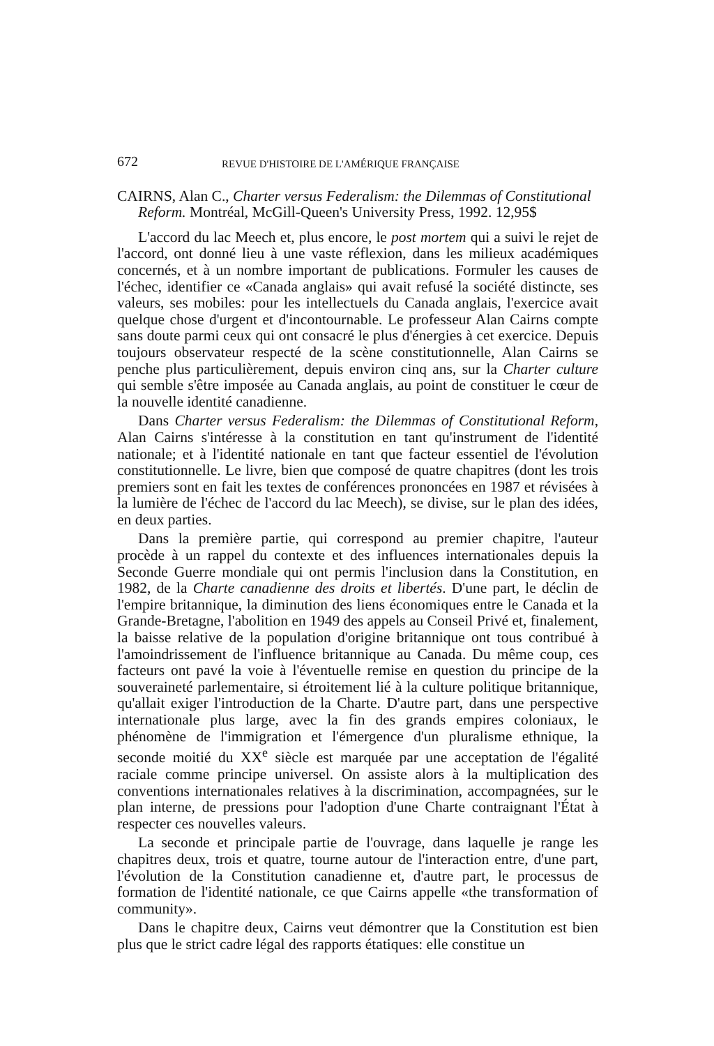672 REVUE D'HISTOIRE DE L'AMÉRIQUE FRANÇAISE
CAIRNS, Alan C., Charter versus Federalism: the Dilemmas of Constitutional Reform. Montréal, McGill-Queen's University Press, 1992. 12,95$
L'accord du lac Meech et, plus encore, le post mortem qui a suivi le rejet de l'accord, ont donné lieu à une vaste réflexion, dans les milieux académiques concernés, et à un nombre important de publications. Formuler les causes de l'échec, identifier ce «Canada anglais» qui avait refusé la société distincte, ses valeurs, ses mobiles: pour les intellectuels du Canada anglais, l'exercice avait quelque chose d'urgent et d'incontournable. Le professeur Alan Cairns compte sans doute parmi ceux qui ont consacré le plus d'énergies à cet exercice. Depuis toujours observateur respecté de la scène constitutionnelle, Alan Cairns se penche plus particulièrement, depuis environ cinq ans, sur la Charter culture qui semble s'être imposée au Canada anglais, au point de constituer le cœur de la nouvelle identité canadienne.
Dans Charter versus Federalism: the Dilemmas of Constitutional Reform, Alan Cairns s'intéresse à la constitution en tant qu'instrument de l'identité nationale; et à l'identité nationale en tant que facteur essentiel de l'évolution constitutionnelle. Le livre, bien que composé de quatre chapitres (dont les trois premiers sont en fait les textes de conférences prononcées en 1987 et révisées à la lumière de l'échec de l'accord du lac Meech), se divise, sur le plan des idées, en deux parties.
Dans la première partie, qui correspond au premier chapitre, l'auteur procède à un rappel du contexte et des influences internationales depuis la Seconde Guerre mondiale qui ont permis l'inclusion dans la Constitution, en 1982, de la Charte canadienne des droits et libertés. D'une part, le déclin de l'empire britannique, la diminution des liens économiques entre le Canada et la Grande-Bretagne, l'abolition en 1949 des appels au Conseil Privé et, finalement, la baisse relative de la population d'origine britannique ont tous contribué à l'amoindrissement de l'influence britannique au Canada. Du même coup, ces facteurs ont pavé la voie à l'éventuelle remise en question du principe de la souveraineté parlementaire, si étroitement lié à la culture politique britannique, qu'allait exiger l'introduction de la Charte. D'autre part, dans une perspective internationale plus large, avec la fin des grands empires coloniaux, le phénomène de l'immigration et l'émergence d'un pluralisme ethnique, la seconde moitié du XX<sup>e</sup> siècle est marquée par une acceptation de l'égalité raciale comme principe universel. On assiste alors à la multiplication des conventions internationales relatives à la discrimination, accompagnées, sur le plan interne, de pressions pour l'adoption d'une Charte contraignant l'État à respecter ces nouvelles valeurs.
La seconde et principale partie de l'ouvrage, dans laquelle je range les chapitres deux, trois et quatre, tourne autour de l'interaction entre, d'une part, l'évolution de la Constitution canadienne et, d'autre part, le processus de formation de l'identité nationale, ce que Cairns appelle «the transformation of community».
Dans le chapitre deux, Cairns veut démontrer que la Constitution est bien plus que le strict cadre légal des rapports étatiques: elle constitue un